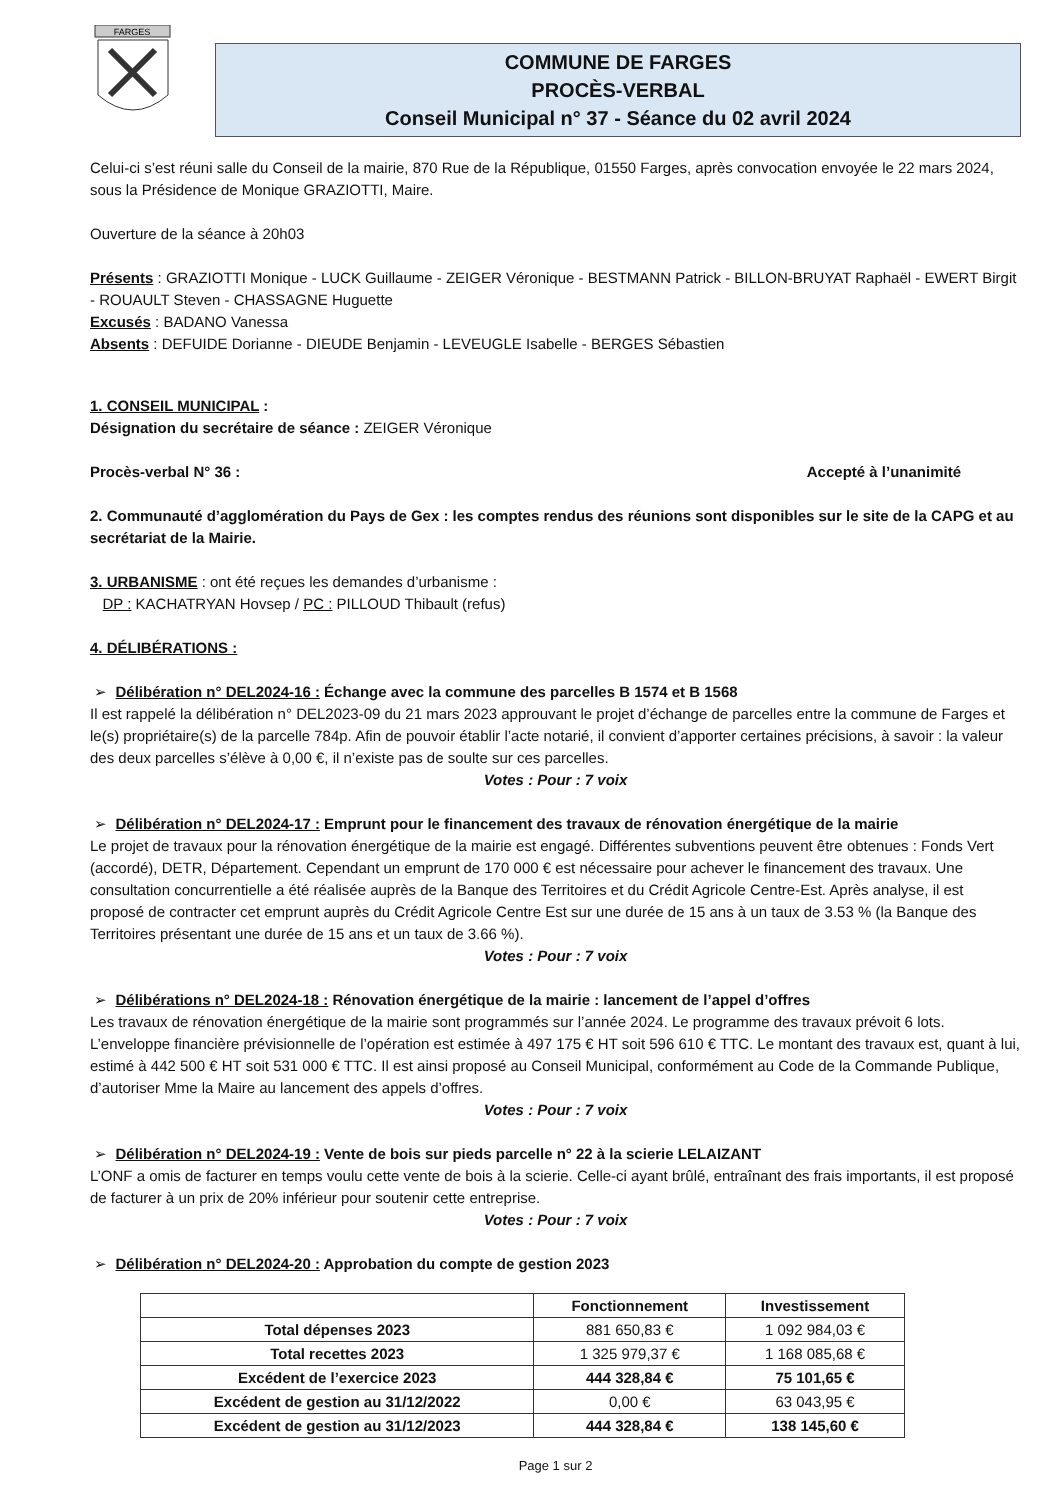FARGES
COMMUNE DE FARGES
PROCÈS-VERBAL
Conseil Municipal n° 37 - Séance du 02 avril 2024
Celui-ci s’est réuni salle du Conseil de la mairie, 870 Rue de la République, 01550 Farges, après convocation envoyée le 22 mars 2024, sous la Présidence de Monique GRAZIOTTI, Maire.
Ouverture de la séance à 20h03
Présents : GRAZIOTTI Monique - LUCK Guillaume - ZEIGER Véronique - BESTMANN Patrick - BILLON-BRUYAT Raphaël - EWERT Birgit - ROUAULT Steven - CHASSAGNE Huguette
Excusés : BADANO Vanessa
Absents : DEFUIDE Dorianne - DIEUDE Benjamin - LEVEUGLE Isabelle - BERGES Sébastien
1. CONSEIL MUNICIPAL :
Désignation du secrétaire de séance : ZEIGER Véronique
Procès-verbal N° 36 : Accepté à l’unanimité
2. Communauté d’agglomération du Pays de Gex : les comptes rendus des réunions sont disponibles sur le site de la CAPG et au secrétariat de la Mairie.
3. URBANISME : ont été reçues les demandes d’urbanisme :
DP : KACHATRYAN Hovsep / PC : PILLOUD Thibault (refus)
4. DÉLIBÉRATIONS :
➢ Délibération n° DEL2024-16 : Échange avec la commune des parcelles B 1574 et B 1568
Il est rappelé la délibération n° DEL2023-09 du 21 mars 2023 approuvant le projet d’échange de parcelles entre la commune de Farges et le(s) propriétaire(s) de la parcelle 784p. Afin de pouvoir établir l’acte notarié, il convient d’apporter certaines précisions, à savoir : la valeur des deux parcelles s’élève à 0,00 €, il n’existe pas de soulte sur ces parcelles.
Votes : Pour : 7 voix
➢ Délibération n° DEL2024-17 : Emprunt pour le financement des travaux de rénovation énergétique de la mairie
Le projet de travaux pour la rénovation énergétique de la mairie est engagé. Différentes subventions peuvent être obtenues : Fonds Vert (accordé), DETR, Département. Cependant un emprunt de 170 000 € est nécessaire pour achever le financement des travaux. Une consultation concurrentielle a été réalisée auprès de la Banque des Territoires et du Crédit Agricole Centre-Est. Après analyse, il est proposé de contracter cet emprunt auprès du Crédit Agricole Centre Est sur une durée de 15 ans à un taux de 3.53 % (la Banque des Territoires présentant une durée de 15 ans et un taux de 3.66 %).
Votes : Pour : 7 voix
➢ Délibérations n° DEL2024-18 : Rénovation énergétique de la mairie : lancement de l’appel d’offres
Les travaux de rénovation énergétique de la mairie sont programmés sur l’année 2024. Le programme des travaux prévoit 6 lots. L’enveloppe financière prévisionnelle de l’opération est estimée à 497 175 € HT soit 596 610 € TTC. Le montant des travaux est, quant à lui, estimé à 442 500 € HT soit 531 000 € TTC. Il est ainsi proposé au Conseil Municipal, conformément au Code de la Commande Publique, d’autoriser Mme la Maire au lancement des appels d’offres.
Votes : Pour : 7 voix
➢ Délibération n° DEL2024-19 : Vente de bois sur pieds parcelle n° 22 à la scierie LELAIZANT
L’ONF a omis de facturer en temps voulu cette vente de bois à la scierie. Celle-ci ayant brûlé, entraînant des frais importants, il est proposé de facturer à un prix de 20% inférieur pour soutenir cette entreprise.
Votes : Pour : 7 voix
➢ Délibération n° DEL2024-20 : Approbation du compte de gestion 2023
| | Fonctionnement | Investissement |
| --- | --- | --- |
| Total dépenses 2023 | 881 650,83 € | 1 092 984,03 € |
| Total recettes 2023 | 1 325 979,37 € | 1 168 085,68 € |
| Excédent de l’exercice 2023 | 444 328,84 € | 75 101,65 € |
| Excédent de gestion au 31/12/2022 | 0,00 € | 63 043,95 € |
| Excédent de gestion au 31/12/2023 | 444 328,84 € | 138 145,60 € |
Page 1 sur 2